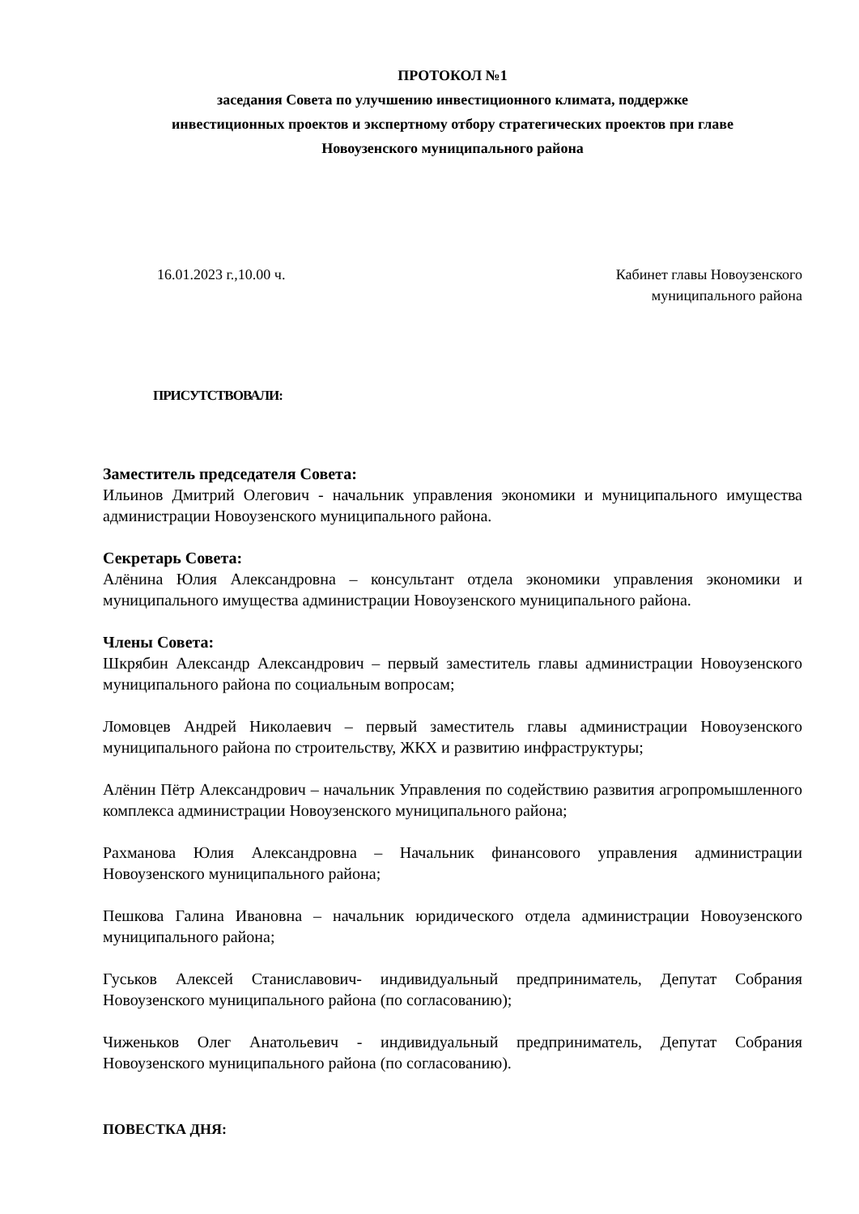ПРОТОКОЛ №1
заседания Совета по улучшению инвестиционного климата, поддержке
инвестиционных проектов и экспертному отбору стратегических проектов при главе
Новоузенского муниципального района
16.01.2023 г.,10.00 ч. Кабинет главы Новоузенского
муниципального района
ПРИСУТСТВОВАЛИ:
Заместитель председателя Совета:
Ильинов Дмитрий Олегович - начальник управления экономики и муниципального имущества администрации Новоузенского муниципального района.
Секретарь Совета:
Алёнина Юлия Александровна – консультант отдела экономики управления экономики и муниципального имущества администрации Новоузенского муниципального района.
Члены Совета:
Шкрябин Александр Александрович – первый заместитель главы администрации Новоузенского муниципального района по социальным вопросам;
Ломовцев Андрей Николаевич – первый заместитель главы администрации Новоузенского муниципального района по строительству, ЖКХ и развитию инфраструктуры;
Алёнин Пётр Александрович – начальник Управления по содействию развития агропромышленного комплекса администрации Новоузенского муниципального района;
Рахманова Юлия Александровна – Начальник финансового управления администрации Новоузенского муниципального района;
Пешкова Галина Ивановна – начальник юридического отдела администрации Новоузенского муниципального района;
Гуськов Алексей Станиславович- индивидуальный предприниматель, Депутат Собрания Новоузенского муниципального района (по согласованию);
Чиженьков Олег Анатольевич - индивидуальный предприниматель, Депутат Собрания Новоузенского муниципального района (по согласованию).
ПОВЕСТКА ДНЯ: